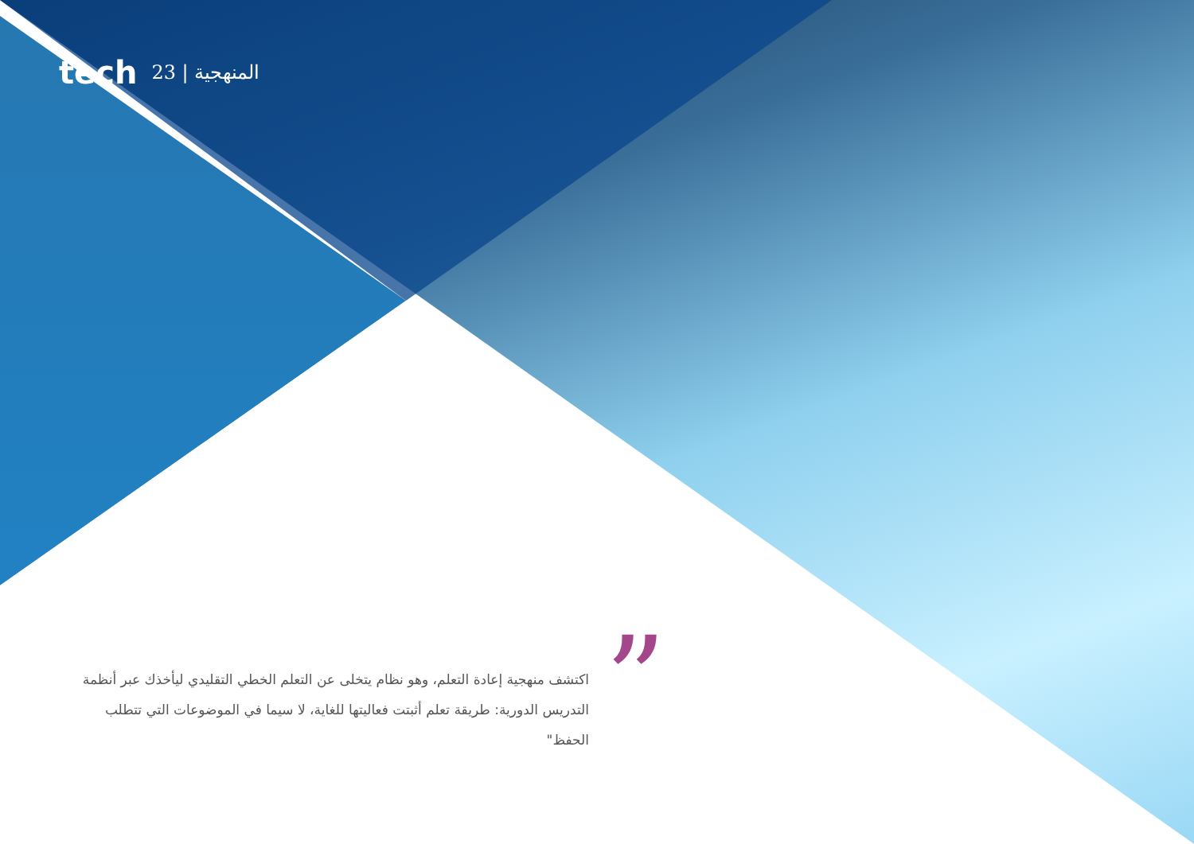tech 23 | المنهجية
”
اكتشف منهجية إعادة التعلم، وهو نظام يتخلى عن التعلم الخطي التقليدي ليأخذك عبر أنظمة التدريس الدورية: طريقة تعلم أثبتت فعاليتها للغاية، لا سيما في الموضوعات التي تتطلب الحفظ"